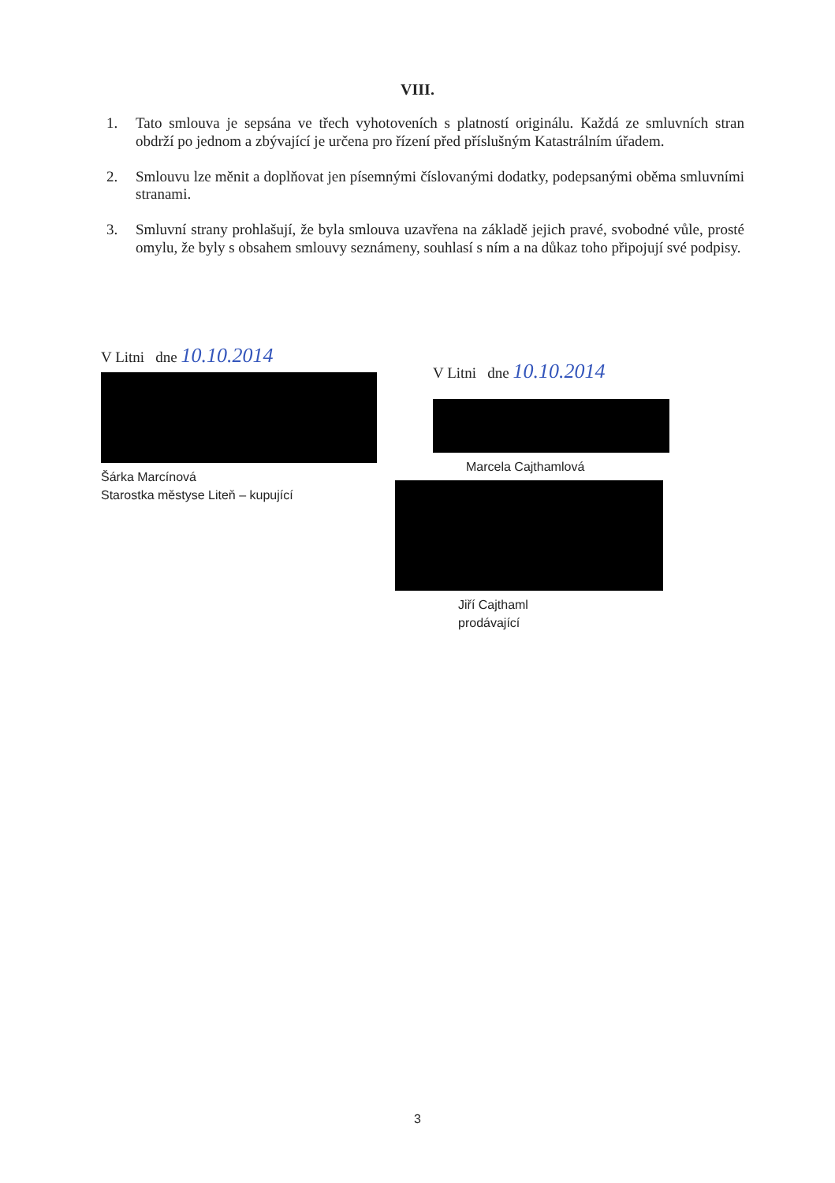VIII.
1. Tato smlouva je sepsána ve třech vyhotoveních s platností originálu. Každá ze smluvních stran obdrží po jednom a zbývající je určena pro řízení před příslušným Katastrálním úřadem.
2. Smlouvu lze měnit a doplňovat jen písemnými číslovanými dodatky, podepsanými oběma smluvními stranami.
3. Smluvní strany prohlašují, že byla smlouva uzavřena na základě jejich pravé, svobodné vůle, prosté omylu, že byly s obsahem smlouvy seznámeny, souhlasí s ním a na důkaz toho připojují své podpisy.
V Litni dne 10.10.2014
Šárka Marcínová
Starostka městyse Liteň – kupující
V Litni dne 10.10.2014
Marcela Cajthamlová
Jiří Cajthaml
prodávající
3